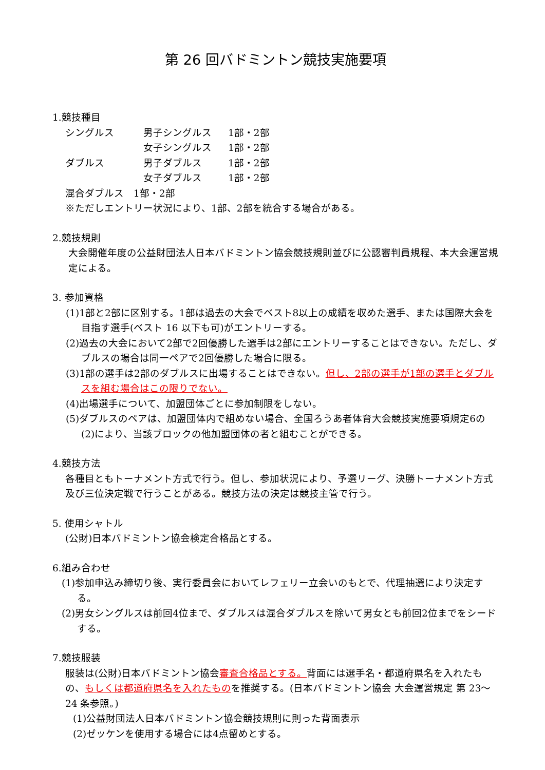第 26 回バドミントン競技実施要項
1.競技種目
| シングルス | 男子シングルス | 1部・2部 |
| | 女子シングルス | 1部・2部 |
| ダブルス | 男子ダブルス | 1部・2部 |
| | 女子ダブルス | 1部・2部 |
混合ダブルス　1部・2部
※ただしエントリー状況により、1部、2部を統合する場合がある。
2.競技規則
大会開催年度の公益財団法人日本バドミントン協会競技規則並びに公認審判員規程、本大会運営規定による。
3. 参加資格
(1)1部と2部に区別する。1部は過去の大会でベスト8以上の成績を収めた選手、または国際大会を目指す選手(ベスト 16 以下も可)がエントリーする。
(2)過去の大会において2部で2回優勝した選手は2部にエントリーすることはできない。ただし、ダブルスの場合は同一ペアで2回優勝した場合に限る。
(3)1部の選手は2部のダブルスに出場することはできない。但し、2部の選手が1部の選手とダブルスを組む場合はこの限りでない。
(4)出場選手について、加盟団体ごとに参加制限をしない。
(5)ダブルスのペアは、加盟団体内で組めない場合、全国ろうあ者体育大会競技実施要項規定6の(2)により、当該ブロックの他加盟団体の者と組むことができる。
4.競技方法
各種目ともトーナメント方式で行う。但し、参加状況により、予選リーグ、決勝トーナメント方式及び三位決定戦で行うことがある。競技方法の決定は競技主管で行う。
5. 使用シャトル
(公財)日本バドミントン協会検定合格品とする。
6.組み合わせ
(1)参加申込み締切り後、実行委員会においてレフェリー立会いのもとで、代理抽選により決定する。
(2)男女シングルスは前回4位まで、ダブルスは混合ダブルスを除いて男女とも前回2位までをシードする。
7.競技服装
服装は(公財)日本バドミントン協会審査合格品とする。背面には選手名・都道府県名を入れたもの、もしくは都道府県名を入れたものを推奨する。(日本バドミントン協会 大会運営規定 第 23～24 条参照。)
(1)公益財団法人日本バドミントン協会競技規則に則った背面表示
(2)ゼッケンを使用する場合には4点留めとする。